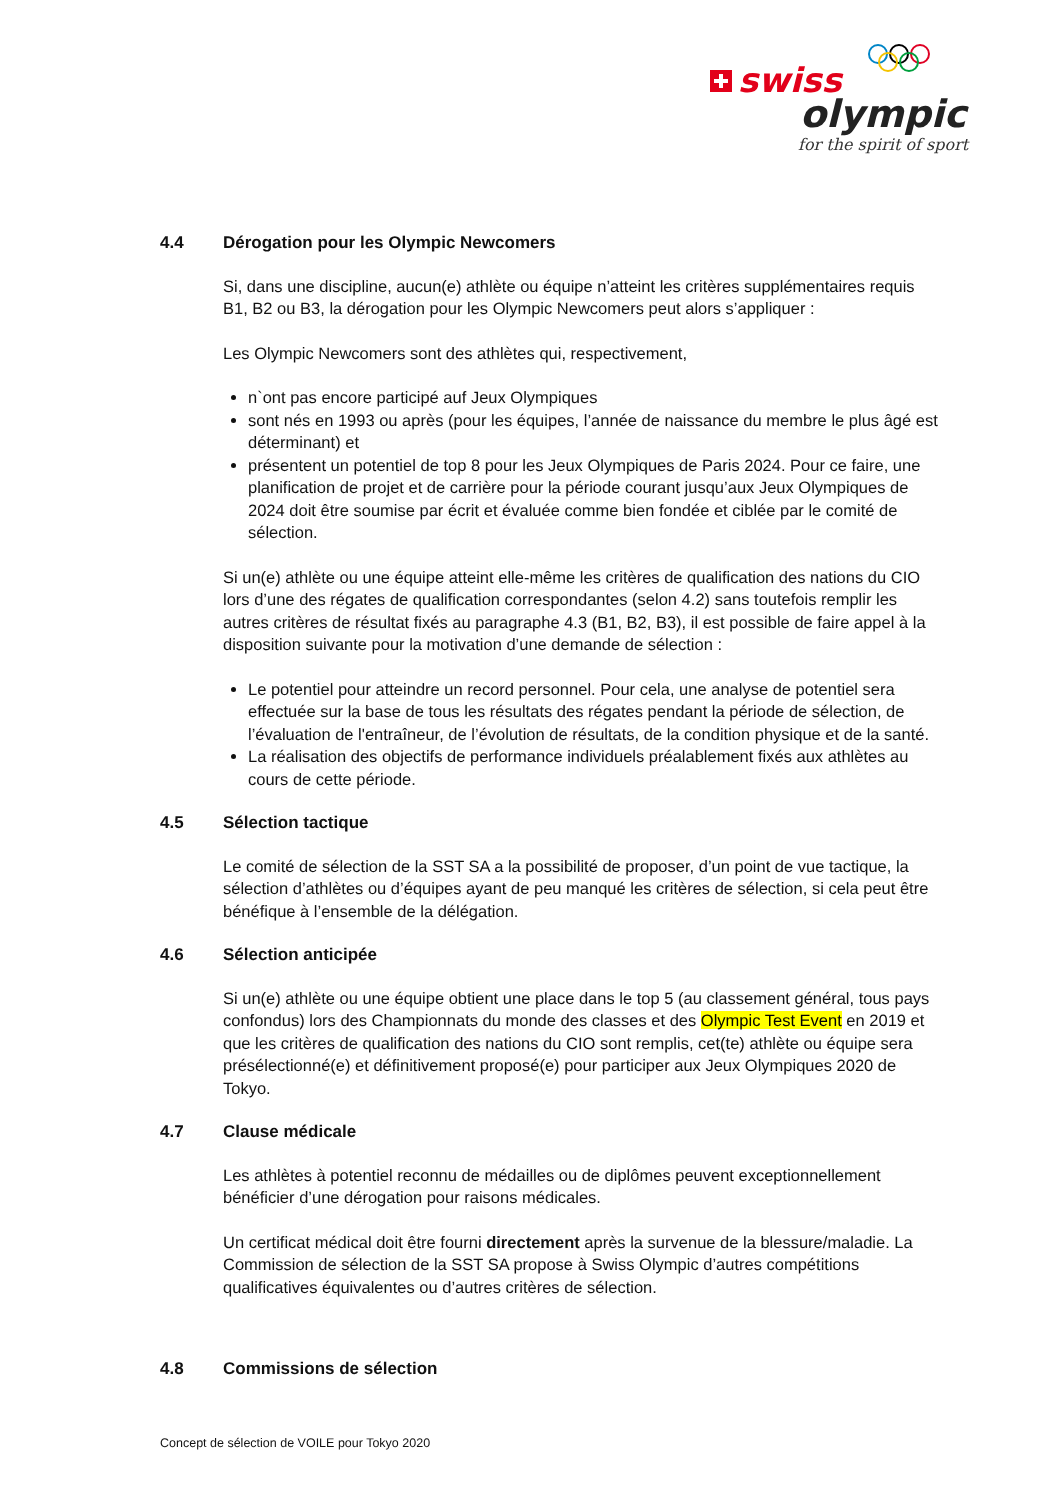swiss
olympic
for the spirit of sport
4.4 Dérogation pour les Olympic Newcomers
Si, dans une discipline, aucun(e) athlète ou équipe n’atteint les critères supplémentaires requis B1, B2 ou B3, la dérogation pour les Olympic Newcomers peut alors s’appliquer :
Les Olympic Newcomers sont des athlètes qui, respectivement,
n`ont pas encore participé auf Jeux Olympiques
sont nés en 1993 ou après (pour les équipes, l’année de naissance du membre le plus âgé est déterminant) et
présentent un potentiel de top 8 pour les Jeux Olympiques de Paris 2024. Pour ce faire, une planification de projet et de carrière pour la période courant jusqu’aux Jeux Olympiques de 2024 doit être soumise par écrit et évaluée comme bien fondée et ciblée par le comité de sélection.
Si un(e) athlète ou une équipe atteint elle-même les critères de qualification des nations du CIO lors d’une des régates de qualification correspondantes (selon 4.2) sans toutefois remplir les autres critères de résultat fixés au paragraphe 4.3 (B1, B2, B3), il est possible de faire appel à la disposition suivante pour la motivation d’une demande de sélection :
Le potentiel pour atteindre un record personnel. Pour cela, une analyse de potentiel sera effectuée sur la base de tous les résultats des régates pendant la période de sélection, de l’évaluation de l'entraîneur, de l’évolution de résultats, de la condition physique et de la santé.
La réalisation des objectifs de performance individuels préalablement fixés aux athlètes au cours de cette période.
4.5 Sélection tactique
Le comité de sélection de la SST SA a la possibilité de proposer, d’un point de vue tactique, la sélection d’athlètes ou d’équipes ayant de peu manqué les critères de sélection, si cela peut être bénéfique à l’ensemble de la délégation.
4.6 Sélection anticipée
Si un(e) athlète ou une équipe obtient une place dans le top 5 (au classement général, tous pays confondus) lors des Championnats du monde des classes et des Olympic Test Event en 2019 et que les critères de qualification des nations du CIO sont remplis, cet(te) athlète ou équipe sera présélectionné(e) et définitivement proposé(e) pour participer aux Jeux Olympiques 2020 de Tokyo.
4.7 Clause médicale
Les athlètes à potentiel reconnu de médailles ou de diplômes peuvent exceptionnellement bénéficier d’une dérogation pour raisons médicales.
Un certificat médical doit être fourni directement après la survenue de la blessure/maladie. La Commission de sélection de la SST SA propose à Swiss Olympic d’autres compétitions qualificatives équivalentes ou d’autres critères de sélection.
4.8 Commissions de sélection
Concept de sélection de VOILE pour Tokyo 2020